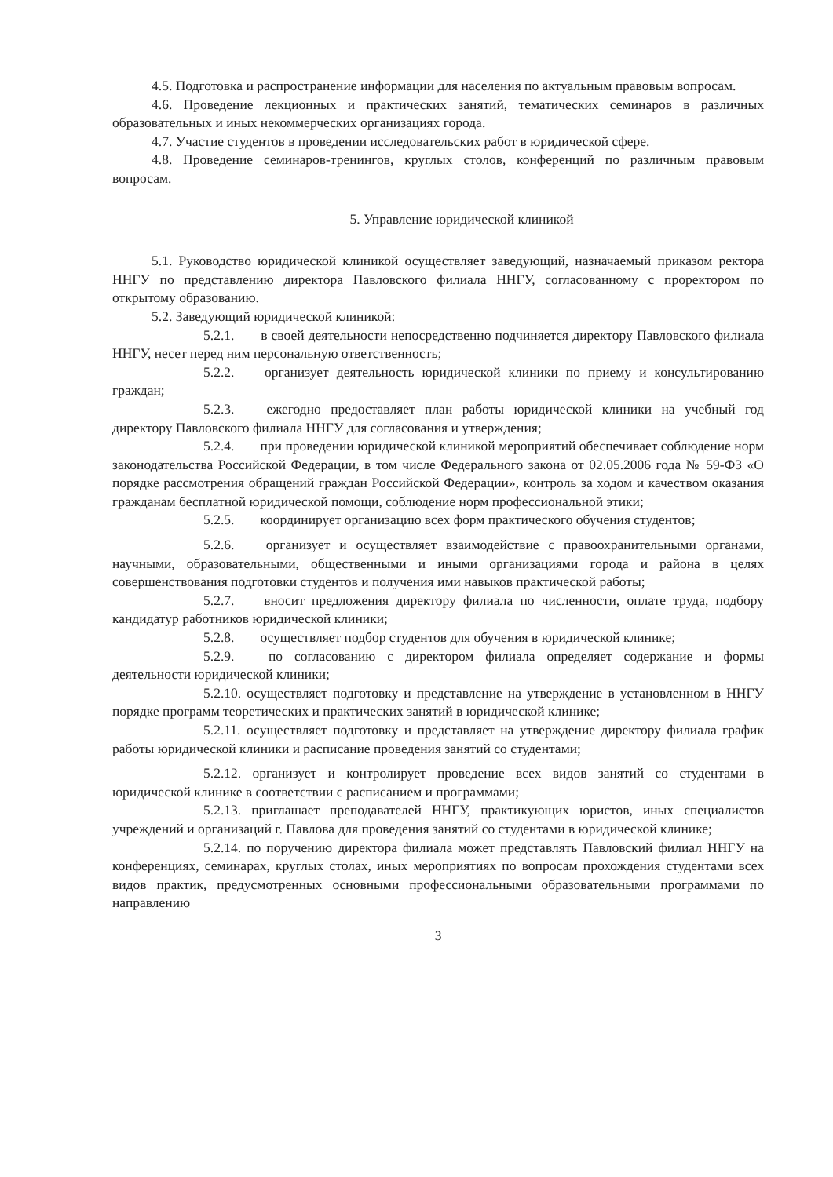4.5. Подготовка и распространение информации для населения по актуальным правовым вопросам.
4.6. Проведение лекционных и практических занятий, тематических семинаров в различных образовательных и иных некоммерческих организациях города.
4.7. Участие студентов в проведении исследовательских работ в юридической сфере.
4.8. Проведение семинаров-тренингов, круглых столов, конференций по различным правовым вопросам.
5. Управление юридической клиникой
5.1. Руководство юридической клиникой осуществляет заведующий, назначаемый приказом ректора ННГУ по представлению директора Павловского филиала ННГУ, согласованному с проректором по открытому образованию.
5.2. Заведующий юридической клиникой:
5.2.1. в своей деятельности непосредственно подчиняется директору Павловского филиала ННГУ, несет перед ним персональную ответственность;
5.2.2. организует деятельность юридической клиники по приему и консультированию граждан;
5.2.3. ежегодно предоставляет план работы юридической клиники на учебный год директору Павловского филиала ННГУ для согласования и утверждения;
5.2.4. при проведении юридической клиникой мероприятий обеспечивает соблюдение норм законодательства Российской Федерации, в том числе Федерального закона от 02.05.2006 года № 59-ФЗ «О порядке рассмотрения обращений граждан Российской Федерации», контроль за ходом и качеством оказания гражданам бесплатной юридической помощи, соблюдение норм профессиональной этики;
5.2.5. координирует организацию всех форм практического обучения студентов;
5.2.6. организует и осуществляет взаимодействие с правоохранительными органами, научными, образовательными, общественными и иными организациями города и района в целях совершенствования подготовки студентов и получения ими навыков практической работы;
5.2.7. вносит предложения директору филиала по численности, оплате труда, подбору кандидатур работников юридической клиники;
5.2.8. осуществляет подбор студентов для обучения в юридической клинике;
5.2.9. по согласованию с директором филиала определяет содержание и формы деятельности юридической клиники;
5.2.10. осуществляет подготовку и представление на утверждение в установленном в ННГУ порядке программ теоретических и практических занятий в юридической клинике;
5.2.11. осуществляет подготовку и представляет на утверждение директору филиала график работы юридической клиники и расписание проведения занятий со студентами;
5.2.12. организует и контролирует проведение всех видов занятий со студентами в юридической клинике в соответствии с расписанием и программами;
5.2.13. приглашает преподавателей ННГУ, практикующих юристов, иных специалистов учреждений и организаций г. Павлова для проведения занятий со студентами в юридической клинике;
5.2.14. по поручению директора филиала может представлять Павловский филиал ННГУ на конференциях, семинарах, круглых столах, иных мероприятиях по вопросам прохождения студентами всех видов практик, предусмотренных основными профессиональными образовательными программами по направлению
3